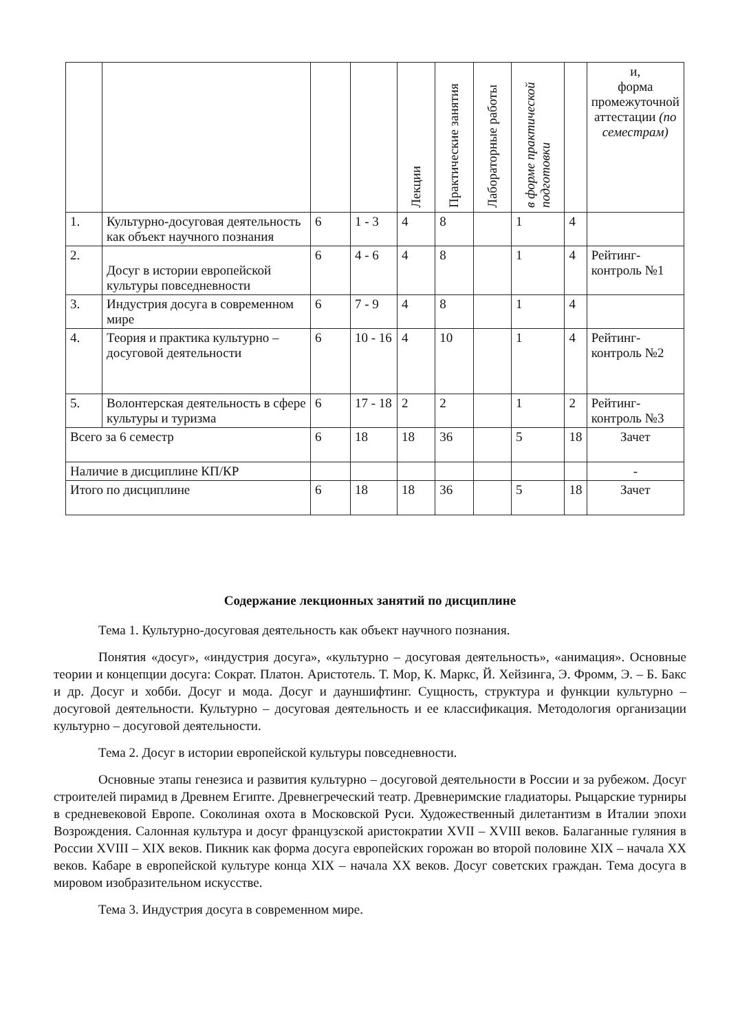| | | | | Лекции | Практические занятия | Лабораторные работы | в форме практической подготовки | | и, форма промежуточной аттестации (по семестрам) |
| --- | --- | --- | --- | --- | --- | --- | --- | --- | --- |
| 1. | Культурно-досуговая деятельность как объект научного познания | 6 | 1 - 3 | 4 | 8 | | 1 | 4 | |
| 2. | Досуг в истории европейской культуры повседневности | 6 | 4 - 6 | 4 | 8 | | 1 | 4 | Рейтинг-контроль №1 |
| 3. | Индустрия досуга в современном мире | 6 | 7 - 9 | 4 | 8 | | 1 | 4 | |
| 4. | Теория и практика культурно – досуговой деятельности | 6 | 10 - 16 | 4 | 10 | | 1 | 4 | Рейтинг-контроль №2 |
| 5. | Волонтерская деятельность в сфере культуры и туризма | 6 | 17 - 18 | 2 | 2 | | 1 | 2 | Рейтинг-контроль №3 |
| Всего за 6 семестр | | 6 | 18 | 18 | 36 | | 5 | 18 | Зачет |
| Наличие в дисциплине КП/КР | | | | | | | | | - |
| Итого по дисциплине | | 6 | 18 | 18 | 36 | | 5 | 18 | Зачет |
Содержание лекционных занятий по дисциплине
Тема 1. Культурно-досуговая деятельность как объект научного познания.
Понятия «досуг», «индустрия досуга», «культурно – досуговая деятельность», «анимация». Основные теории и концепции досуга: Сократ. Платон. Аристотель. Т. Мор, К. Маркс, Й. Хейзинга, Э. Фромм, Э. – Б. Бакс и др. Досуг и хобби. Досуг и мода. Досуг и дауншифтинг. Сущность, структура и функции культурно – досуговой деятельности. Культурно – досуговая деятельность и ее классификация. Методология организации культурно – досуговой деятельности.
Тема 2. Досуг в истории европейской культуры повседневности.
Основные этапы генезиса и развития культурно – досуговой деятельности в России и за рубежом. Досуг строителей пирамид в Древнем Египте. Древнегреческий театр. Древнеримские гладиаторы. Рыцарские турниры в средневековой Европе. Соколиная охота в Московской Руси. Художественный дилетантизм в Италии эпохи Возрождения. Салонная культура и досуг французской аристократии XVII – XVIII веков. Балаганные гуляния в России XVIII – XIX веков. Пикник как форма досуга европейских горожан во второй половине XIX – начала XX веков. Кабаре в европейской культуре конца XIX – начала XX веков. Досуг советских граждан. Тема досуга в мировом изобразительном искусстве.
Тема 3. Индустрия досуга в современном мире.